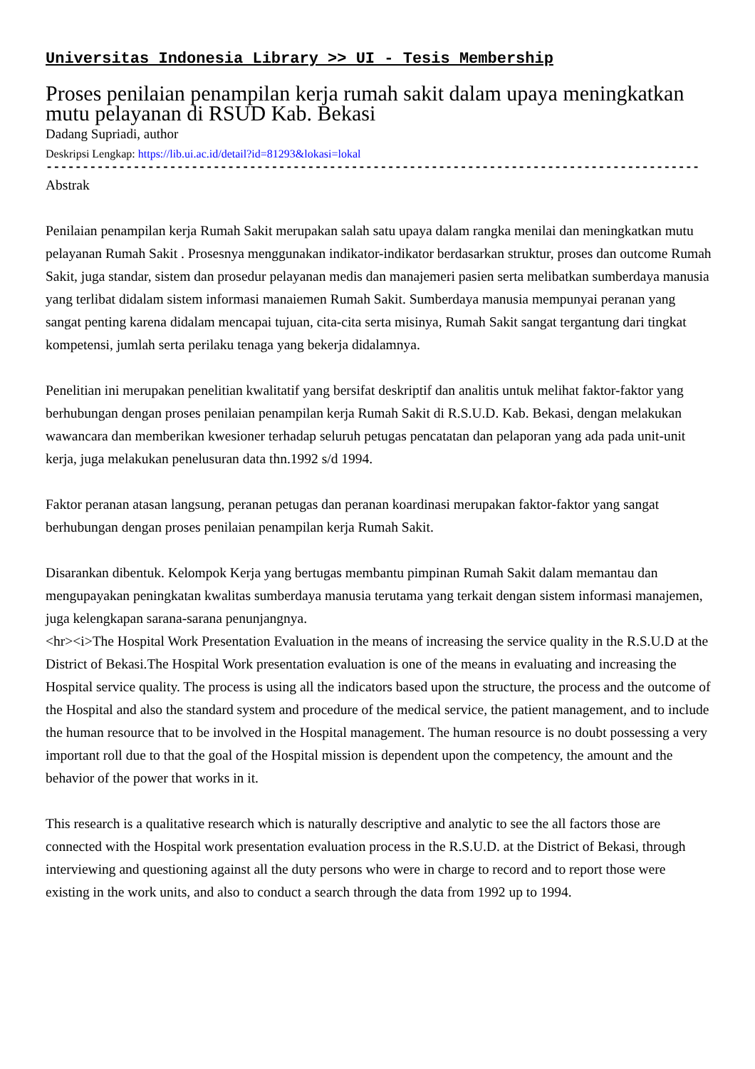Universitas Indonesia Library >> UI - Tesis Membership
Proses penilaian penampilan kerja rumah sakit dalam upaya meningkatkan mutu pelayanan di RSUD Kab. Bekasi
Dadang Supriadi, author
Deskripsi Lengkap: https://lib.ui.ac.id/detail?id=81293&lokasi=lokal
------------------------------------------------------------------------------------------
Abstrak
Penilaian penampilan kerja Rumah Sakit merupakan salah satu upaya dalam rangka menilai dan meningkatkan mutu pelayanan Rumah Sakit . Prosesnya menggunakan indikator-indikator berdasarkan struktur, proses dan outcome Rumah Sakit, juga standar, sistem dan prosedur pelayanan medis dan manajemeri pasien serta melibatkan sumberdaya manusia yang terlibat didalam sistem informasi manaiemen Rumah Sakit. Sumberdaya manusia mempunyai peranan yang sangat penting karena didalam mencapai tujuan, cita-cita serta misinya, Rumah Sakit sangat tergantung dari tingkat kompetensi, jumlah serta perilaku tenaga yang bekerja didalamnya.
Penelitian ini merupakan penelitian kwalitatif yang bersifat deskriptif dan analitis untuk melihat faktor-faktor yang berhubungan dengan proses penilaian penampilan kerja Rumah Sakit di R.S.U.D. Kab. Bekasi, dengan melakukan wawancara dan memberikan kwesioner terhadap seluruh petugas pencatatan dan pelaporan yang ada pada unit-unit kerja, juga melakukan penelusuran data thn.1992 s/d 1994.
Faktor peranan atasan langsung, peranan petugas dan peranan koardinasi merupakan faktor-faktor yang sangat berhubungan dengan proses penilaian penampilan kerja Rumah Sakit.
Disarankan dibentuk. Kelompok Kerja yang bertugas membantu pimpinan Rumah Sakit dalam memantau dan mengupayakan peningkatan kwalitas sumberdaya manusia terutama yang terkait dengan sistem informasi manajemen, juga kelengkapan sarana-sarana penunjangnya.
<hr><i>The Hospital Work Presentation Evaluation in the means of increasing the service quality in the R.S.U.D at the District of Bekasi.The Hospital Work presentation evaluation is one of the means in evaluating and increasing the Hospital service quality. The process is using all the indicators based upon the structure, the process and the outcome of the Hospital and also the standard system and procedure of the medical service, the patient management, and to include the human resource that to be involved in the Hospital management. The human resource is no doubt possessing a very important roll due to that the goal of the Hospital mission is dependent upon the competency, the amount and the behavior of the power that works in it.
This research is a qualitative research which is naturally descriptive and analytic to see the all factors those are connected with the Hospital work presentation evaluation process in the R.S.U.D. at the District of Bekasi, through interviewing and questioning against all the duty persons who were in charge to record and to report those were existing in the work units, and also to conduct a search through the data from 1992 up to 1994.